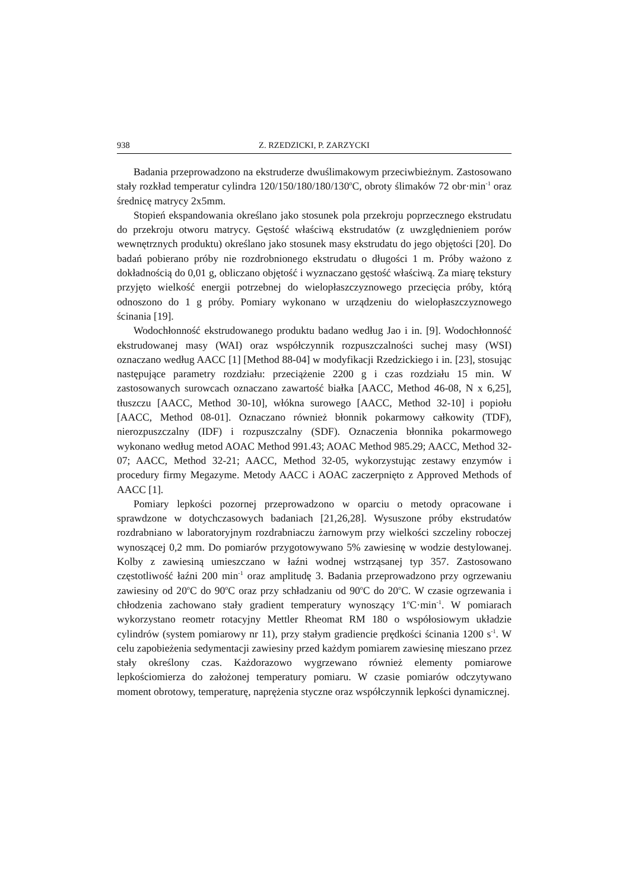938 Z. RZEDZICKI, P. ZARZYCKI
Badania przeprowadzono na ekstruderze dwuślimakowym przeciwbieżnym. Zastosowano stały rozkład temperatur cylindra 120/150/180/180/130<sup>o</sup>C, obroty ślimaków 72 obr·min<sup>-1</sup> oraz średnicę matrycy 2x5mm.
Stopień ekspandowania określano jako stosunek pola przekroju poprzecznego ekstrudatu do przekroju otworu matrycy. Gęstość właściwą ekstrudatów (z uwzględnieniem porów wewnętrznych produktu) określano jako stosunek masy ekstrudatu do jego objętości [20]. Do badań pobierano próby nie rozdrobnionego ekstrudatu o długości 1 m. Próby ważono z dokładnością do 0,01 g, obliczano objętość i wyznaczano gęstość właściwą. Za miarę tekstury przyjęto wielkość energii potrzebnej do wielopłaszczyznowego przecięcia próby, którą odnoszono do 1 g próby. Pomiary wykonano w urządzeniu do wielopłaszczyznowego ścinania [19].
Wodochłonność ekstrudowanego produktu badano według Jao i in. [9]. Wodochłonność ekstrudowanej masy (WAI) oraz współczynnik rozpuszczalności suchej masy (WSI) oznaczano według AACC [1] [Method 88-04] w modyfikacji Rzedzickiego i in. [23], stosując następujące parametry rozdziału: przeciążenie 2200 g i czas rozdziału 15 min. W zastosowanych surowcach oznaczano zawartość białka [AACC, Method 46-08, N x 6,25], tłuszczu [AACC, Method 30-10], włókna surowego [AACC, Method 32-10] i popiołu [AACC, Method 08-01]. Oznaczano również błonnik pokarmowy całkowity (TDF), nierozpuszczalny (IDF) i rozpuszczalny (SDF). Oznaczenia błonnika pokarmowego wykonano według metod AOAC Method 991.43; AOAC Method 985.29; AACC, Method 32-07; AACC, Method 32-21; AACC, Method 32-05, wykorzystując zestawy enzymów i procedury firmy Megazyme. Metody AACC i AOAC zaczerpnięto z Approved Methods of AACC [1].
Pomiary lepkości pozornej przeprowadzono w oparciu o metody opracowane i sprawdzone w dotychczasowych badaniach [21,26,28]. Wysuszone próby ekstrudatów rozdrabniano w laboratoryjnym rozdrabniaczu żarnowym przy wielkości szczeliny roboczej wynoszącej 0,2 mm. Do pomiarów przygotowywano 5% zawiesinę w wodzie destylowanej. Kolby z zawiesiną umieszczano w łaźni wodnej wstrząsanej typ 357. Zastosowano częstotliwość łaźni 200 min<sup>-1</sup> oraz amplitudę 3. Badania przeprowadzono przy ogrzewaniu zawiesiny od 20<sup>o</sup>C do 90<sup>o</sup>C oraz przy schładzaniu od 90<sup>o</sup>C do 20<sup>o</sup>C. W czasie ogrzewania i chłodzenia zachowano stały gradient temperatury wynoszący 1<sup>o</sup>C·min<sup>-1</sup>. W pomiarach wykorzystano reometr rotacyjny Mettler Rheomat RM 180 o współosiowym układzie cylindrów (system pomiarowy nr 11), przy stałym gradiencie prędkości ścinania 1200 s<sup>-1</sup>. W celu zapobieżenia sedymentacji zawiesiny przed każdym pomiarem zawiesinę mieszano przez stały określony czas. Każdorazowo wygrzewano również elementy pomiarowe lepkościomierza do założonej temperatury pomiaru. W czasie pomiarów odczytywano moment obrotowy, temperaturę, naprężenia styczne oraz współczynnik lepkości dynamicznej.